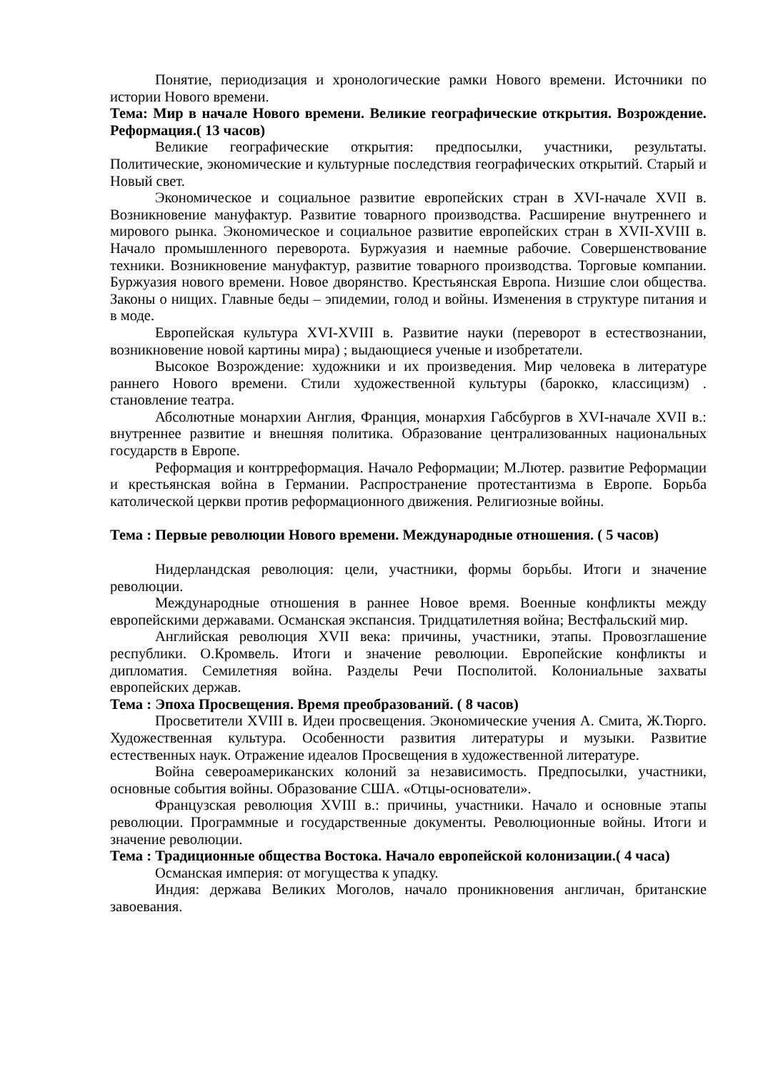Понятие, периодизация и хронологические рамки Нового времени. Источники по истории Нового времени.
Тема: Мир в начале Нового времени. Великие географические открытия. Возрождение. Реформация.( 13 часов)
Великие географические открытия: предпосылки, участники, результаты. Политические, экономические и культурные последствия географических открытий. Старый и Новый свет.
Экономическое и социальное развитие европейских стран в XVI-начале XVII в. Возникновение мануфактур. Развитие товарного производства. Расширение внутреннего и мирового рынка. Экономическое и социальное развитие европейских стран в XVII-XVIII в. Начало промышленного переворота. Буржуазия и наемные рабочие. Совершенствование техники. Возникновение мануфактур, развитие товарного производства. Торговые компании. Буржуазия нового времени. Новое дворянство. Крестьянская Европа. Низшие слои общества. Законы о нищих. Главные беды – эпидемии, голод и войны. Изменения в структуре питания и в моде.
Европейская культура XVI-XVIII в. Развитие науки (переворот в естествознании, возникновение новой картины мира) ; выдающиеся ученые и изобретатели.
Высокое Возрождение: художники и их произведения. Мир человека в литературе раннего Нового времени. Стили художественной культуры (барокко, классицизм) . становление театра.
Абсолютные монархии Англия, Франция, монархия Габсбургов в XVI-начале XVII в.: внутреннее развитие и внешняя политика. Образование централизованных национальных государств в Европе.
Реформация и контрреформация. Начало Реформации; М.Лютер. развитие Реформации и крестьянская война в Германии. Распространение протестантизма в Европе. Борьба католической церкви против реформационного движения. Религиозные войны.
Тема : Первые революции Нового времени. Международные отношения. ( 5 часов)
Нидерландская революция: цели, участники, формы борьбы. Итоги и значение революции.
Международные отношения в раннее Новое время. Военные конфликты между европейскими державами. Османская экспансия. Тридцатилетняя война; Вестфальский мир.
Английская революция XVII века: причины, участники, этапы. Провозглашение республики. О.Кромвель. Итоги и значение революции. Европейские конфликты и дипломатия. Семилетняя война. Разделы Речи Посполитой. Колониальные захваты европейских держав.
Тема : Эпоха Просвещения. Время преобразований. ( 8 часов)
Просветители XVIII в. Идеи просвещения. Экономические учения А. Смита, Ж.Тюрго. Художественная культура. Особенности развития литературы и музыки. Развитие естественных наук. Отражение идеалов Просвещения в художественной литературе.
Война североамериканских колоний за независимость. Предпосылки, участники, основные события войны. Образование США. «Отцы-основатели».
Французская революция XVIII в.: причины, участники. Начало и основные этапы революции. Программные и государственные документы. Революционные войны. Итоги и значение революции.
Тема : Традиционные общества Востока. Начало европейской колонизации.( 4 часа)
Османская империя: от могущества к упадку.
Индия: держава Великих Моголов, начало проникновения англичан, британские завоевания.